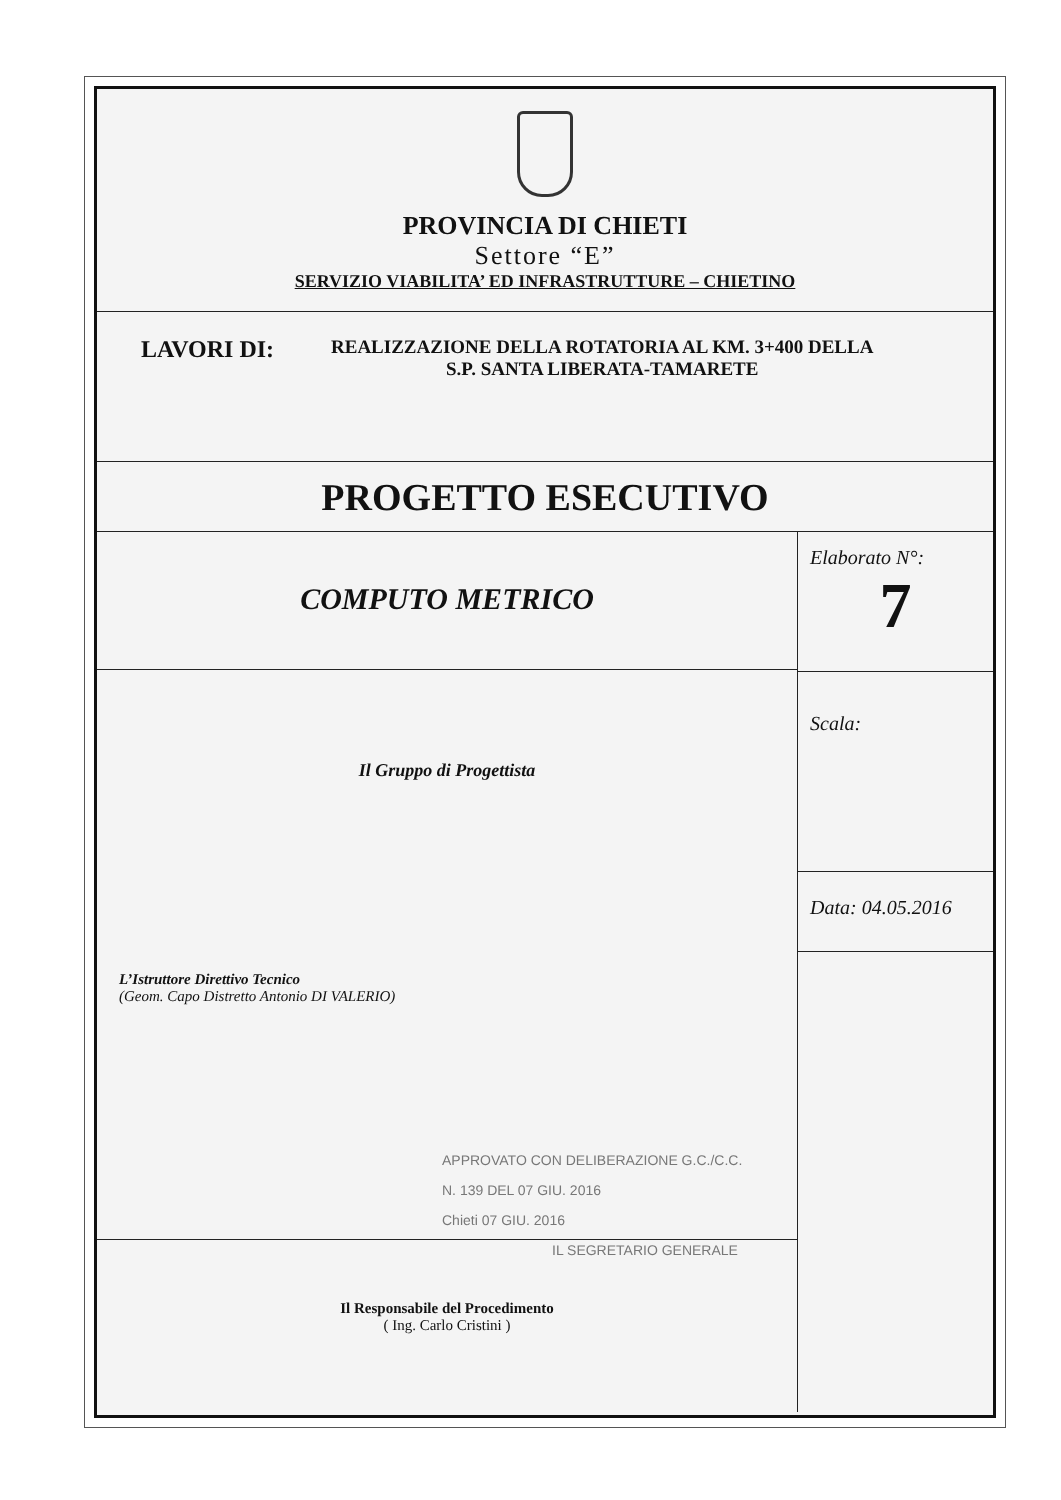PROVINCIA DI CHIETI
Settore “E”
SERVIZIO VIABILITA’ ED INFRASTRUTTURE – CHIETINO
LAVORI DI:
REALIZZAZIONE DELLA ROTATORIA AL KM. 3+400 DELLA
S.P. SANTA LIBERATA-TAMARETE
PROGETTO ESECUTIVO
COMPUTO METRICO
Il Gruppo di Progettista
L’Istruttore Direttivo Tecnico
(Geom. Capo Distretto Antonio DI VALERIO)
APPROVATO CON DELIBERAZIONE G.C./C.C.
N. 139 DEL 07 GIU. 2016
Chieti 07 GIU. 2016
IL SEGRETARIO GENERALE
Il Responsabile del Procedimento
( Ing. Carlo Cristini )
Elaborato N°:
7
Scala:
Data: 04.05.2016